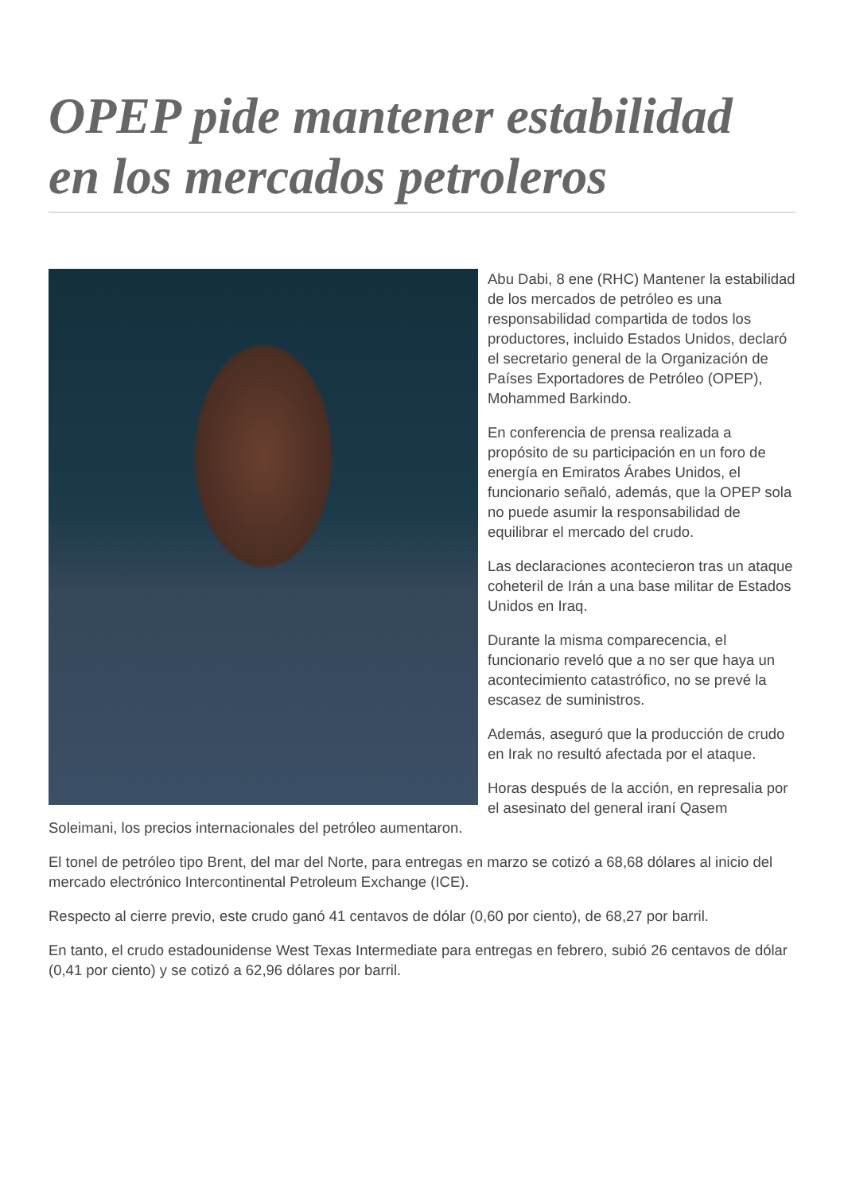OPEP pide mantener estabilidad en los mercados petroleros
Abu Dabi, 8 ene (RHC) Mantener la estabilidad de los mercados de petróleo es una responsabilidad compartida de todos los productores, incluido Estados Unidos, declaró el secretario general de la Organización de Países Exportadores de Petróleo (OPEP), Mohammed Barkindo.
En conferencia de prensa realizada a propósito de su participación en un foro de energía en Emiratos Árabes Unidos, el funcionario señaló, además, que la OPEP sola no puede asumir la responsabilidad de equilibrar el mercado del crudo.
Las declaraciones acontecieron tras un ataque coheteril de Irán a una base militar de Estados Unidos en Iraq.
Durante la misma comparecencia, el funcionario reveló que a no ser que haya un acontecimiento catastrófico, no se prevé la escasez de suministros.
Además, aseguró que la producción de crudo en Irak no resultó afectada por el ataque.
Horas después de la acción, en represalia por el asesinato del general iraní Qasem Soleimani, los precios internacionales del petróleo aumentaron.
El tonel de petróleo tipo Brent, del mar del Norte, para entregas en marzo se cotizó a 68,68 dólares al inicio del mercado electrónico Intercontinental Petroleum Exchange (ICE).
Respecto al cierre previo, este crudo ganó 41 centavos de dólar (0,60 por ciento), de 68,27 por barril.
En tanto, el crudo estadounidense West Texas Intermediate para entregas en febrero, subió 26 centavos de dólar (0,41 por ciento) y se cotizó a 62,96 dólares por barril.